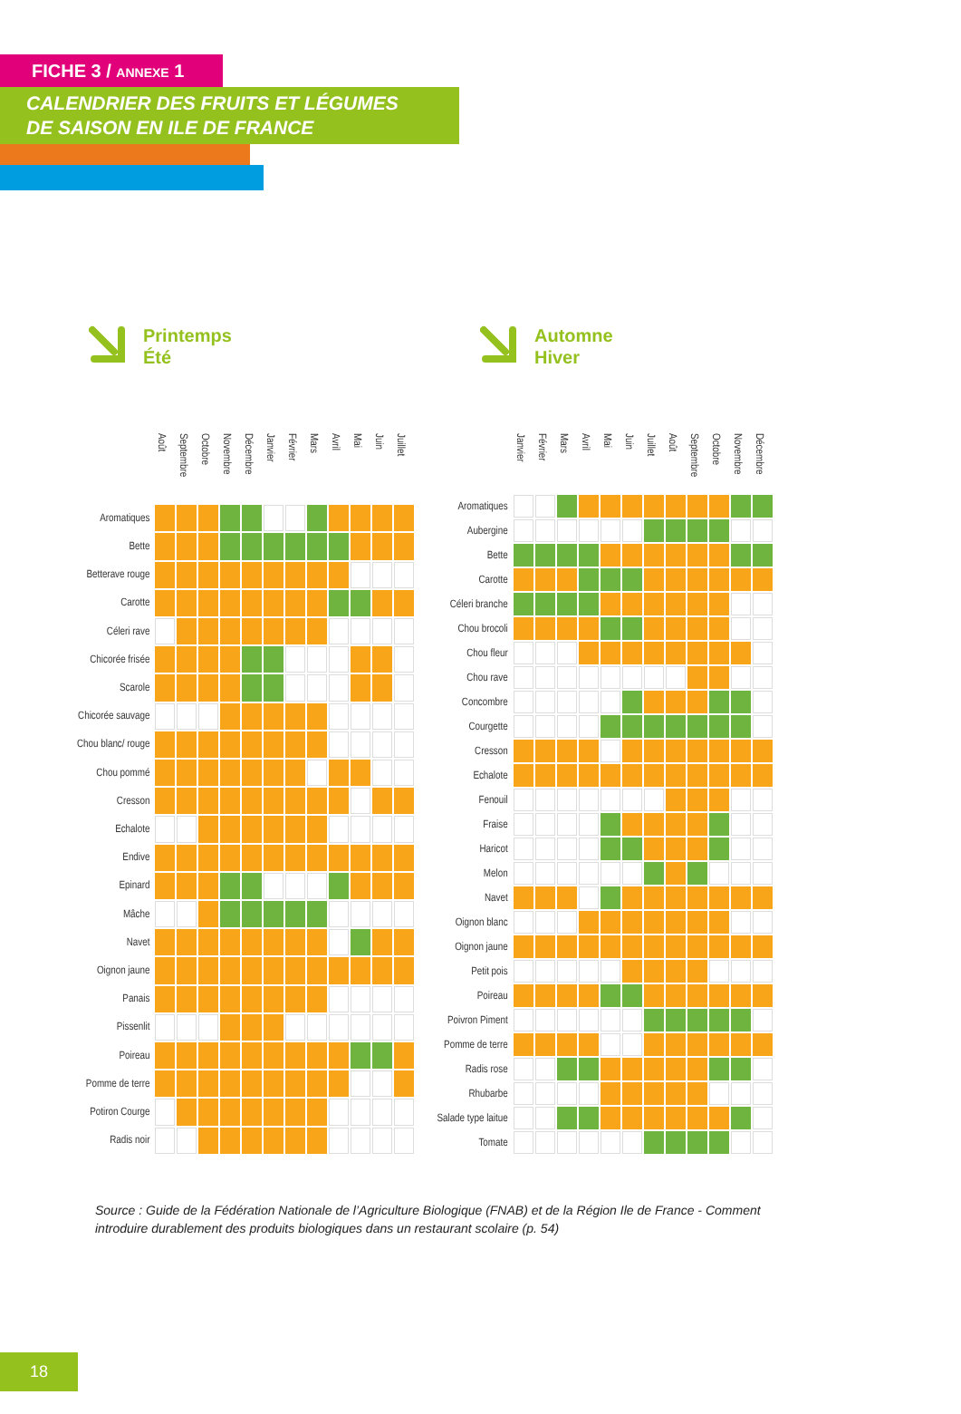FICHE 3 / ANNEXE 1
CALENDRIER DES FRUITS ET LÉGUMES
DE SAISON EN ILE DE FRANCE
Printemps
Été
Automne
Hiver
| | Août | Septembre | Octobre | Novembre | Décembre | Janvier | Février | Mars | Avril | Mai | Juin | Juillet |
| --- | --- | --- | --- | --- | --- | --- | --- | --- | --- | --- | --- | --- |
| Aromatiques | | | | | | | | | | | | |
| Bette | | | | | | | | | | | | |
| Betterave rouge | | | | | | | | | | | | |
| Carotte | | | | | | | | | | | | |
| Céleri rave | | | | | | | | | | | | |
| Chicorée frisée | | | | | | | | | | | | |
| Scarole | | | | | | | | | | | | |
| Chicorée sauvage | | | | | | | | | | | | |
| Chou blanc/ rouge | | | | | | | | | | | | |
| Chou pommé | | | | | | | | | | | | |
| Cresson | | | | | | | | | | | | |
| Echalote | | | | | | | | | | | | |
| Endive | | | | | | | | | | | | |
| Epinard | | | | | | | | | | | | |
| Mâche | | | | | | | | | | | | |
| Navet | | | | | | | | | | | | |
| Oignon jaune | | | | | | | | | | | | |
| Panais | | | | | | | | | | | | |
| Pissenlit | | | | | | | | | | | | |
| Poireau | | | | | | | | | | | | |
| Pomme de terre | | | | | | | | | | | | |
| Potiron Courge | | | | | | | | | | | | |
| Radis noir | | | | | | | | | | | | |
| | Janvier | Février | Mars | Avril | Mai | Juin | Juillet | Août | Septembre | Octobre | Novembre | Décembre |
| --- | --- | --- | --- | --- | --- | --- | --- | --- | --- | --- | --- | --- |
| Aromatiques | | | | | | | | | | | | |
| Aubergine | | | | | | | | | | | | |
| Bette | | | | | | | | | | | | |
| Carotte | | | | | | | | | | | | |
| Céleri branche | | | | | | | | | | | | |
| Chou brocoli | | | | | | | | | | | | |
| Chou fleur | | | | | | | | | | | | |
| Chou rave | | | | | | | | | | | | |
| Concombre | | | | | | | | | | | | |
| Courgette | | | | | | | | | | | | |
| Cresson | | | | | | | | | | | | |
| Echalote | | | | | | | | | | | | |
| Fenouil | | | | | | | | | | | | |
| Fraise | | | | | | | | | | | | |
| Haricot | | | | | | | | | | | | |
| Melon | | | | | | | | | | | | |
| Navet | | | | | | | | | | | | |
| Oignon blanc | | | | | | | | | | | | |
| Oignon jaune | | | | | | | | | | | | |
| Petit pois | | | | | | | | | | | | |
| Poireau | | | | | | | | | | | | |
| Poivron Piment | | | | | | | | | | | | |
| Pomme de terre | | | | | | | | | | | | |
| Radis rose | | | | | | | | | | | | |
| Rhubarbe | | | | | | | | | | | | |
| Salade type laitue | | | | | | | | | | | | |
| Tomate | | | | | | | | | | | | |
Source : Guide de la Fédération Nationale de l’Agriculture Biologique (FNAB) et de la Région Ile de France - Comment introduire durablement des produits biologiques dans un restaurant scolaire (p. 54)
18